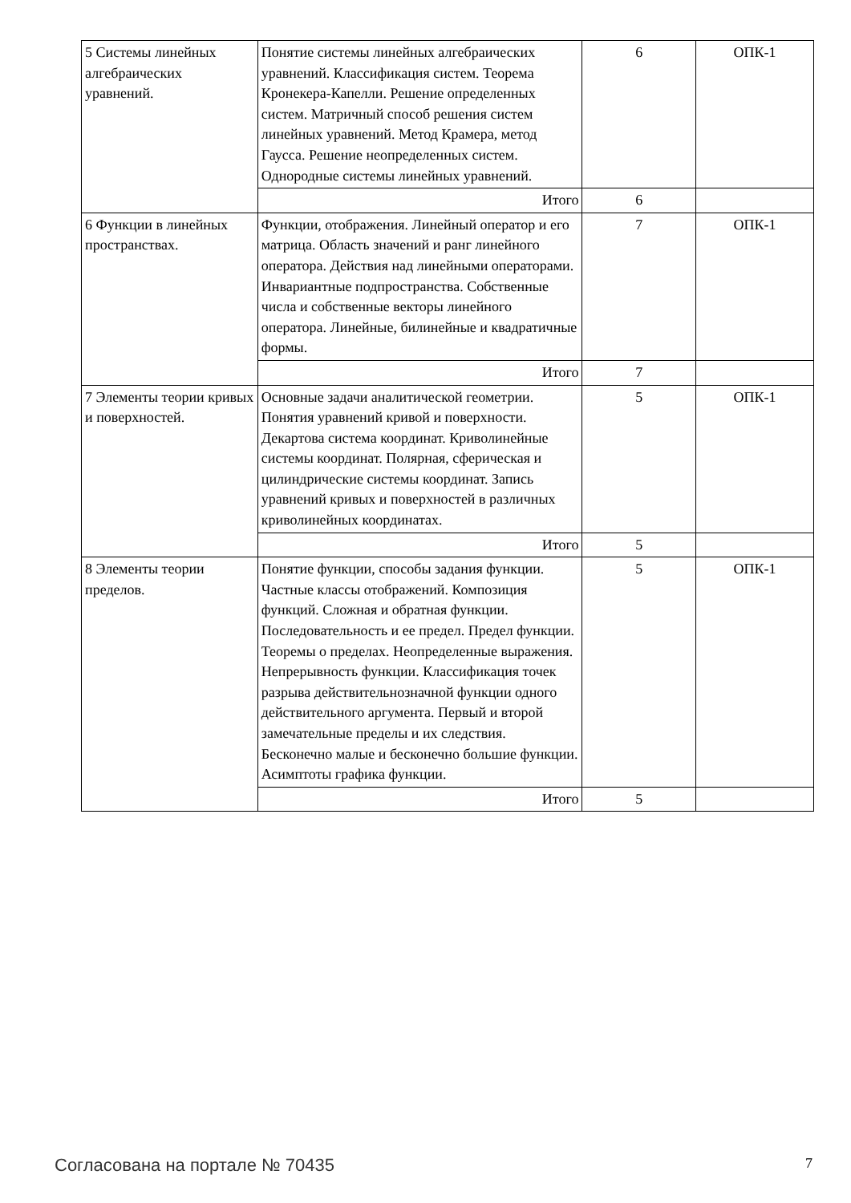| 5 Системы линейных алгебраических уравнений. | Понятие системы линейных алгебраических уравнений. Классификация систем. Теорема Кронекера-Капелли. Решение определенных систем. Матричный способ решения систем линейных уравнений. Метод Крамера, метод Гаусса. Решение неопределенных систем. Однородные системы линейных уравнений. | 6 | ОПК-1 |
| | Итого | 6 | |
| 6 Функции в линейных пространствах. | Функции, отображения. Линейный оператор и его матрица. Область значений и ранг линейного оператора. Действия над линейными операторами. Инвариантные подпространства. Собственные числа и собственные векторы линейного оператора. Линейные, билинейные и квадратичные формы. | 7 | ОПК-1 |
| | Итого | 7 | |
| 7 Элементы теории кривых и поверхностей. | Основные задачи аналитической геометрии. Понятия уравнений кривой и поверхности. Декартова система координат. Криволинейные системы координат. Полярная, сферическая и цилиндрические системы координат. Запись уравнений кривых и поверхностей в различных криволинейных координатах. | 5 | ОПК-1 |
| | Итого | 5 | |
| 8 Элементы теории пределов. | Понятие функции, способы задания функции. Частные классы отображений. Композиция функций. Сложная и обратная функции. Последовательность и ее предел. Предел функции. Теоремы о пределах. Неопределенные выражения. Непрерывность функции. Классификация точек разрыва действительнозначной функции одного действительного аргумента. Первый и второй замечательные пределы и их следствия. Бесконечно малые и бесконечно большие функции. Асимптоты графика функции. | 5 | ОПК-1 |
| | Итого | 5 | |
Согласована на портале № 70435 7